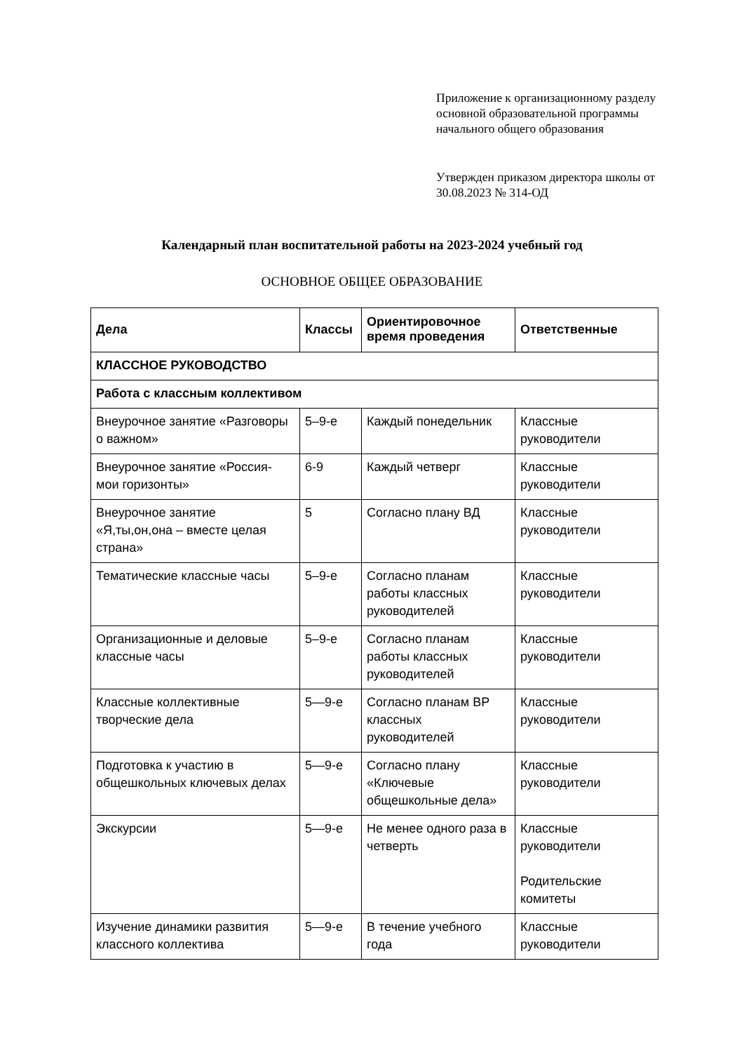Приложение к организационному разделу основной образовательной программы начального общего образования
Утвержден приказом директора школы от 30.08.2023 № 314-ОД
Календарный план воспитательной работы на 2023-2024 учебный год
ОСНОВНОЕ ОБЩЕЕ ОБРАЗОВАНИЕ
| Дела | Классы | Ориентировочное время проведения | Ответственные |
| --- | --- | --- | --- |
| КЛАССНОЕ РУКОВОДСТВО | | | |
| Работа с классным коллективом | | | |
| Внеурочное занятие «Разговоры о важном» | 5–9-е | Каждый понедельник | Классные руководители |
| Внеурочное занятие «Россия- мои горизонты» | 6-9 | Каждый четверг | Классные руководители |
| Внеурочное занятие «Я,ты,он,она – вместе целая страна» | 5 | Согласно плану ВД | Классные руководители |
| Тематические классные часы | 5–9-е | Согласно планам работы классных руководителей | Классные руководители |
| Организационные и деловые классные часы | 5–9-е | Согласно планам работы классных руководителей | Классные руководители |
| Классные коллективные творческие дела | 5—9-е | Согласно планам ВР классных руководителей | Классные руководители |
| Подготовка к участию в общешкольных ключевых делах | 5—9-е | Согласно плану «Ключевые общешкольные дела» | Классные руководители |
| Экскурсии | 5—9-е | Не менее одного раза в четверть | Классные руководители Родительские комитеты |
| Изучение динамики развития классного коллектива | 5—9-е | В течение учебного года | Классные руководители |